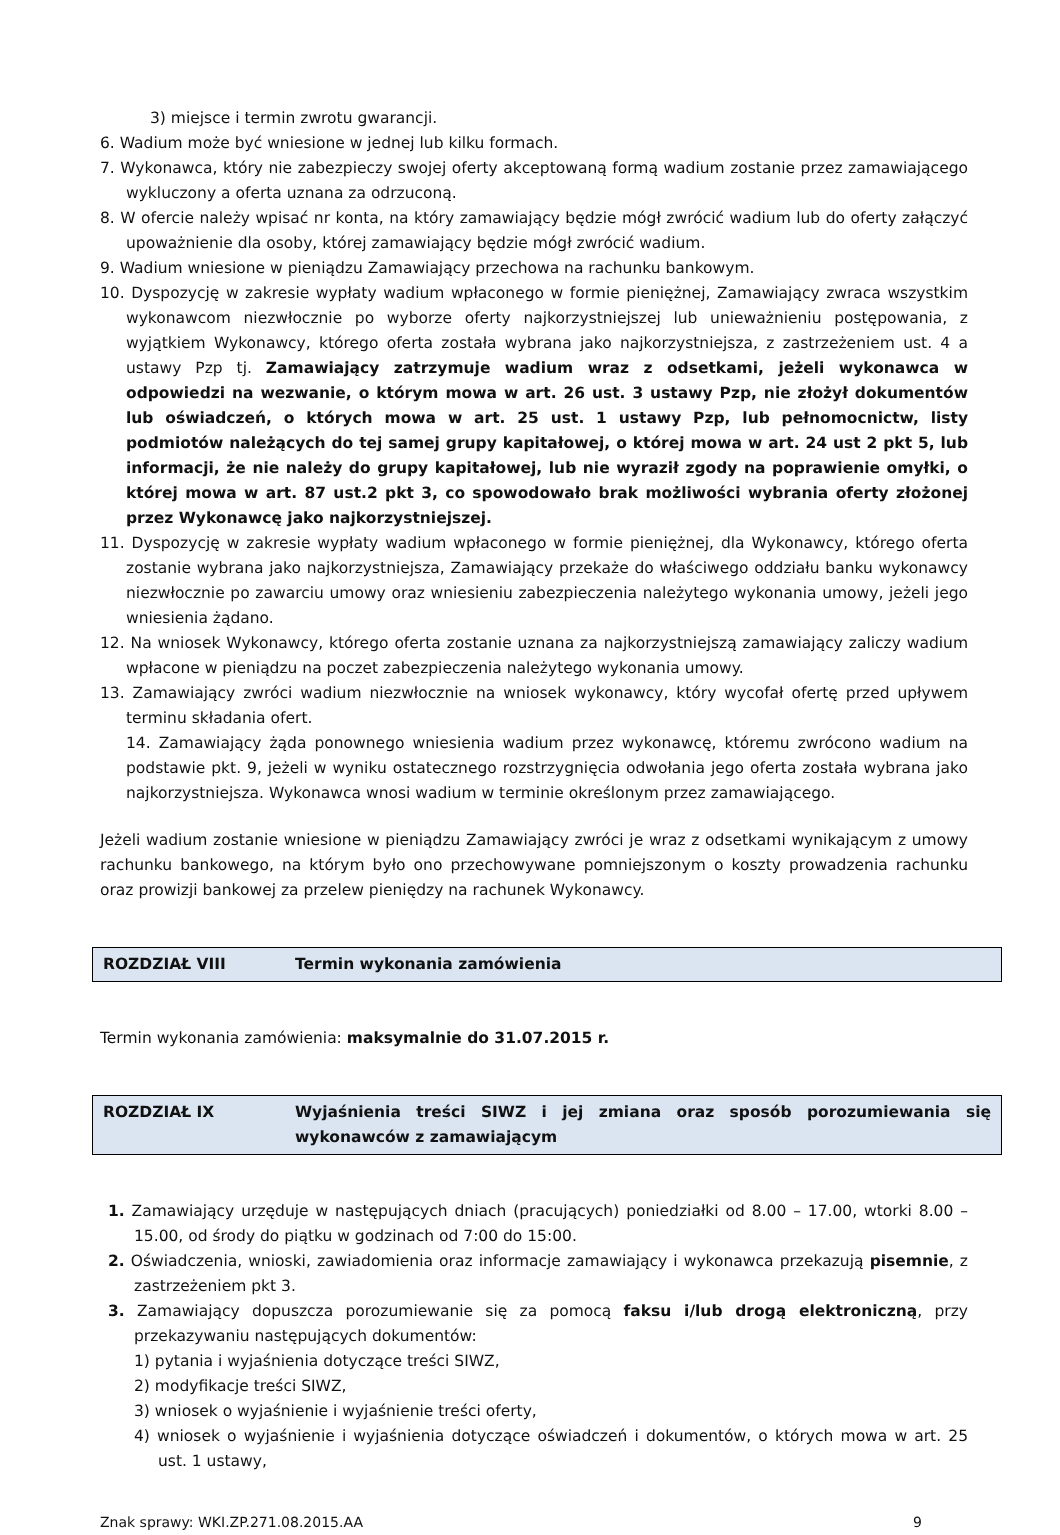3) miejsce i termin zwrotu gwarancji.
6. Wadium może być wniesione w jednej lub kilku formach.
7. Wykonawca, który nie zabezpieczy swojej oferty akceptowaną formą wadium zostanie przez zamawiającego wykluczony a oferta uznana za odrzuconą.
8. W ofercie należy wpisać nr konta, na który zamawiający będzie mógł zwrócić wadium lub do oferty załączyć upoważnienie dla osoby, której zamawiający będzie mógł zwrócić wadium.
9. Wadium wniesione w pieniądzu Zamawiający przechowa na rachunku bankowym.
10. Dyspozycję w zakresie wypłaty wadium wpłaconego w formie pieniężnej, Zamawiający zwraca wszystkim wykonawcom niezwłocznie po wyborze oferty najkorzystniejszej lub unieważnieniu postępowania, z wyjątkiem Wykonawcy, którego oferta została wybrana jako najkorzystniejsza, z zastrzeżeniem ust. 4 a ustawy Pzp tj. Zamawiający zatrzymuje wadium wraz z odsetkami, jeżeli wykonawca w odpowiedzi na wezwanie, o którym mowa w art. 26 ust. 3 ustawy Pzp, nie złożył dokumentów lub oświadczeń, o których mowa w art. 25 ust. 1 ustawy Pzp, lub pełnomocnictw, listy podmiotów należących do tej samej grupy kapitałowej, o której mowa w art. 24 ust 2 pkt 5, lub informacji, że nie należy do grupy kapitałowej, lub nie wyraził zgody na poprawienie omyłki, o której mowa w art. 87 ust.2 pkt 3, co spowodowało brak możliwości wybrania oferty złożonej przez Wykonawcę jako najkorzystniejszej.
11. Dyspozycję w zakresie wypłaty wadium wpłaconego w formie pieniężnej, dla Wykonawcy, którego oferta zostanie wybrana jako najkorzystniejsza, Zamawiający przekaże do właściwego oddziału banku wykonawcy niezwłocznie po zawarciu umowy oraz wniesieniu zabezpieczenia należytego wykonania umowy, jeżeli jego wniesienia żądano.
12. Na wniosek Wykonawcy, którego oferta zostanie uznana za najkorzystniejszą zamawiający zaliczy wadium wpłacone w pieniądzu na poczet zabezpieczenia należytego wykonania umowy.
13. Zamawiający zwróci wadium niezwłocznie na wniosek wykonawcy, który wycofał ofertę przed upływem terminu składania ofert.
14. Zamawiający żąda ponownego wniesienia wadium przez wykonawcę, któremu zwrócono wadium na podstawie pkt. 9, jeżeli w wyniku ostatecznego rozstrzygnięcia odwołania jego oferta została wybrana jako najkorzystniejsza. Wykonawca wnosi wadium w terminie określonym przez zamawiającego.
Jeżeli wadium zostanie wniesione w pieniądzu Zamawiający zwróci je wraz z odsetkami wynikającym z umowy rachunku bankowego, na którym było ono przechowywane pomniejszonym o koszty prowadzenia rachunku oraz prowizji bankowej za przelew pieniędzy na rachunek Wykonawcy.
ROZDZIAŁ VIII Termin wykonania zamówienia
Termin wykonania zamówienia: maksymalnie do 31.07.2015 r.
ROZDZIAŁ IX Wyjaśnienia treści SIWZ i jej zmiana oraz sposób porozumiewania się wykonawców z zamawiającym
1. Zamawiający urzęduje w następujących dniach (pracujących) poniedziałki od 8.00 – 17.00, wtorki 8.00 – 15.00, od środy do piątku w godzinach od 7:00 do 15:00.
2. Oświadczenia, wnioski, zawiadomienia oraz informacje zamawiający i wykonawca przekazują pisemnie, z zastrzeżeniem pkt 3.
3. Zamawiający dopuszcza porozumiewanie się za pomocą faksu i/lub drogą elektroniczną, przy przekazywaniu następujących dokumentów:
1) pytania i wyjaśnienia dotyczące treści SIWZ,
2) modyfikacje treści SIWZ,
3) wniosek o wyjaśnienie i wyjaśnienie treści oferty,
4) wniosek o wyjaśnienie i wyjaśnienia dotyczące oświadczeń i dokumentów, o których mowa w art. 25 ust. 1 ustawy,
Znak sprawy: WKI.ZP.271.08.2015.AA 9